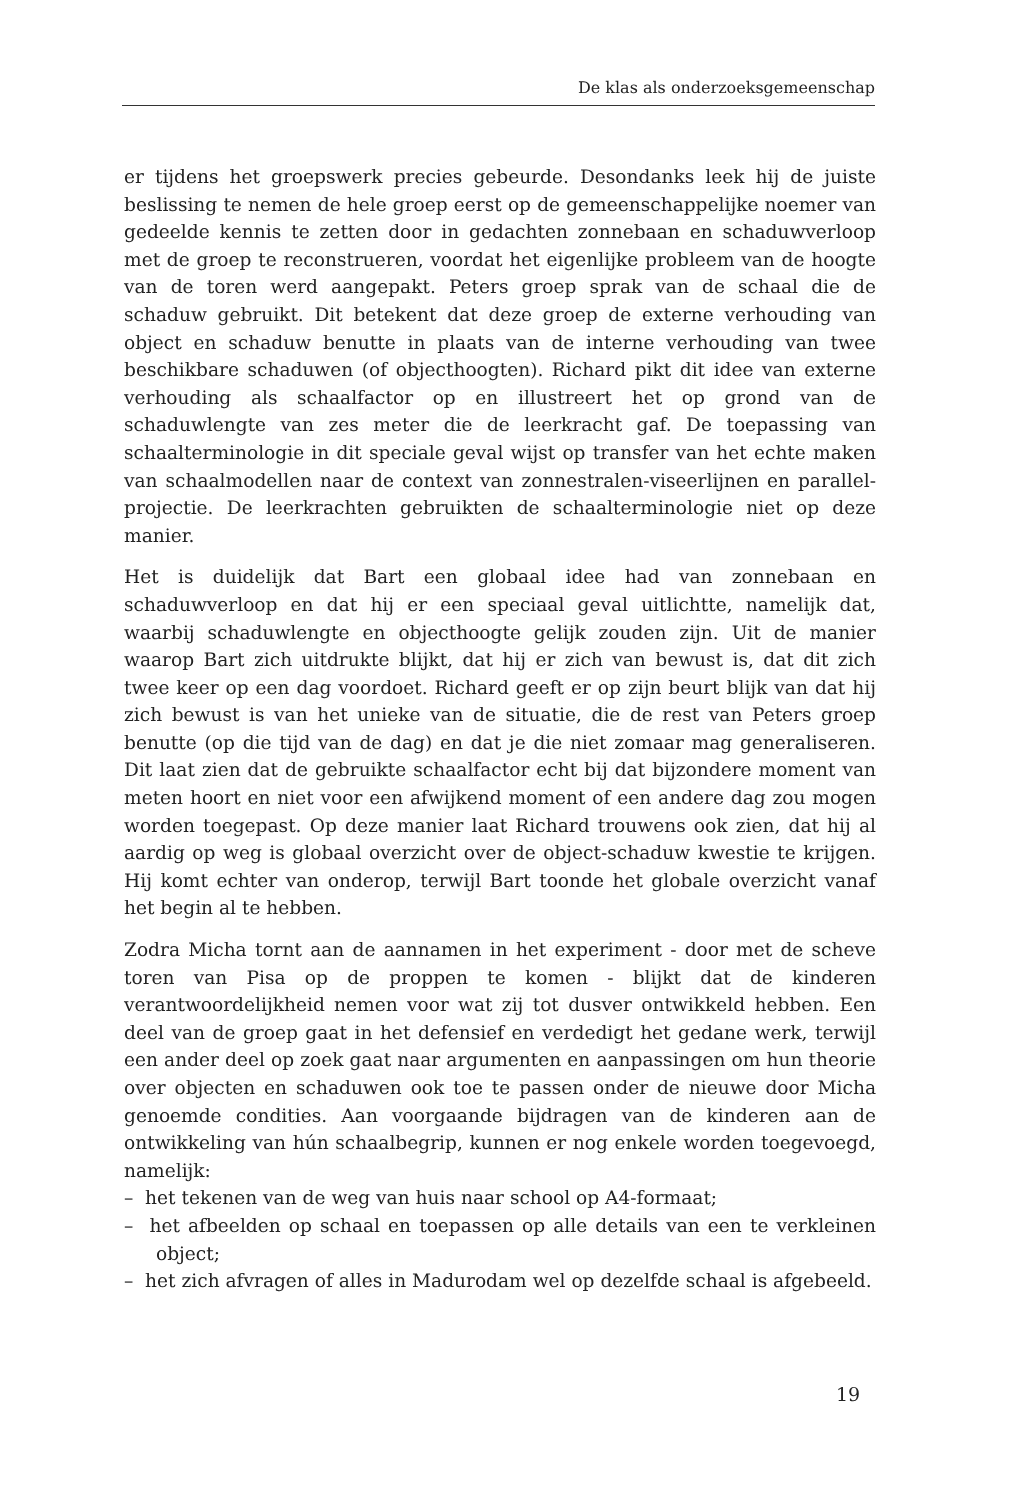De klas als onderzoeksgemeenschap
er tijdens het groepswerk precies gebeurde. Desondanks leek hij de juiste beslissing te nemen de hele groep eerst op de gemeenschappelijke noemer van gedeelde kennis te zetten door in gedachten zonnebaan en schaduwverloop met de groep te reconstrueren, voordat het eigenlijke probleem van de hoogte van de toren werd aangepakt. Peters groep sprak van de schaal die de schaduw gebruikt. Dit betekent dat deze groep de externe verhouding van object en schaduw benutte in plaats van de interne verhouding van twee beschikbare schaduwen (of objecthoogten). Richard pikt dit idee van externe verhouding als schaalfactor op en illustreert het op grond van de schaduwlengte van zes meter die de leerkracht gaf. De toepassing van schaalterminologie in dit speciale geval wijst op transfer van het echte maken van schaalmodellen naar de context van zonnestralen-viseerlijnen en parallel-projectie. De leerkrachten gebruikten de schaalterminologie niet op deze manier.
Het is duidelijk dat Bart een globaal idee had van zonnebaan en schaduwverloop en dat hij er een speciaal geval uitlichtte, namelijk dat, waarbij schaduwlengte en objecthoogte gelijk zouden zijn. Uit de manier waarop Bart zich uitdrukte blijkt, dat hij er zich van bewust is, dat dit zich twee keer op een dag voordoet. Richard geeft er op zijn beurt blijk van dat hij zich bewust is van het unieke van de situatie, die de rest van Peters groep benutte (op die tijd van de dag) en dat je die niet zomaar mag generaliseren. Dit laat zien dat de gebruikte schaalfactor echt bij dat bijzondere moment van meten hoort en niet voor een afwijkend moment of een andere dag zou mogen worden toegepast. Op deze manier laat Richard trouwens ook zien, dat hij al aardig op weg is globaal overzicht over de object-schaduw kwestie te krijgen. Hij komt echter van onderop, terwijl Bart toonde het globale overzicht vanaf het begin al te hebben.
Zodra Micha tornt aan de aannamen in het experiment - door met de scheve toren van Pisa op de proppen te komen - blijkt dat de kinderen verantwoordelijkheid nemen voor wat zij tot dusver ontwikkeld hebben. Een deel van de groep gaat in het defensief en verdedigt het gedane werk, terwijl een ander deel op zoek gaat naar argumenten en aanpassingen om hun theorie over objecten en schaduwen ook toe te passen onder de nieuwe door Micha genoemde condities. Aan voorgaande bijdragen van de kinderen aan de ontwikkeling van hún schaalbegrip, kunnen er nog enkele worden toegevoegd, namelijk:
– het tekenen van de weg van huis naar school op A4-formaat;
– het afbeelden op schaal en toepassen op alle details van een te verkleinen object;
– het zich afvragen of alles in Madurodam wel op dezelfde schaal is afgebeeld.
19